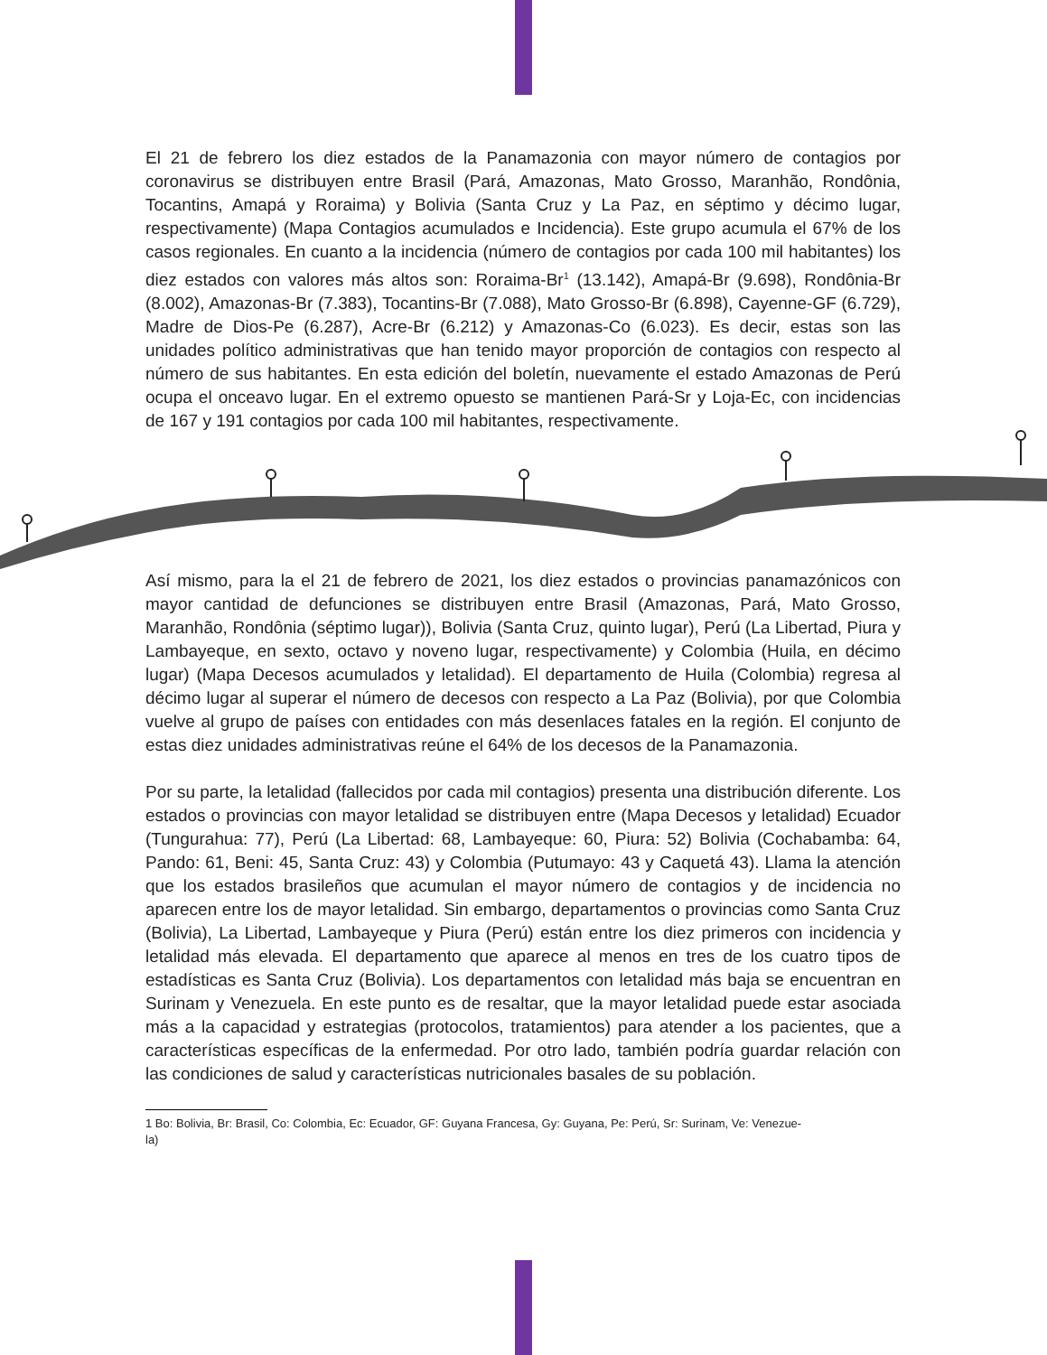El 21 de febrero los diez estados de la Panamazonia con mayor número de contagios por coronavirus se distribuyen entre Brasil (Pará, Amazonas, Mato Grosso, Maranhão, Rondônia, Tocantins, Amapá y Roraima) y Bolivia (Santa Cruz y La Paz, en séptimo y décimo lugar, respectivamente) (Mapa Contagios acumulados e Incidencia). Este grupo acumula el 67% de los casos regionales. En cuanto a la incidencia (número de contagios por cada 100 mil habitantes) los diez estados con valores más altos son: Roraima-Br<sup>1</sup> (13.142), Amapá-Br (9.698), Rondônia-Br (8.002), Amazonas-Br (7.383), Tocantins-Br (7.088), Mato Grosso-Br (6.898), Cayenne-GF (6.729), Madre de Dios-Pe (6.287), Acre-Br (6.212) y Amazonas-Co (6.023). Es decir, estas son las unidades político administrativas que han tenido mayor proporción de contagios con respecto al número de sus habitantes. En esta edición del boletín, nuevamente el estado Amazonas de Perú ocupa el onceavo lugar. En el extremo opuesto se mantienen Pará-Sr y Loja-Ec, con incidencias de 167 y 191 contagios por cada 100 mil habitantes, respectivamente.
Así mismo, para la el 21 de febrero de 2021, los diez estados o provincias panamazónicos con mayor cantidad de defunciones se distribuyen entre Brasil (Amazonas, Pará, Mato Grosso, Maranhão, Rondônia (séptimo lugar)), Bolivia (Santa Cruz, quinto lugar), Perú (La Libertad, Piura y Lambayeque, en sexto, octavo y noveno lugar, respectivamente) y Colombia (Huila, en décimo lugar) (Mapa Decesos acumulados y letalidad). El departamento de Huila (Colombia) regresa al décimo lugar al superar el número de decesos con respecto a La Paz (Bolivia), por que Colombia vuelve al grupo de países con entidades con más desenlaces fatales en la región. El conjunto de estas diez unidades administrativas reúne el 64% de los decesos de la Panamazonia.
Por su parte, la letalidad (fallecidos por cada mil contagios) presenta una distribución diferente. Los estados o provincias con mayor letalidad se distribuyen entre (Mapa Decesos y letalidad) Ecuador (Tungurahua: 77), Perú (La Libertad: 68, Lambayeque: 60, Piura: 52) Bolivia (Cochabamba: 64, Pando: 61, Beni: 45, Santa Cruz: 43) y Colombia (Putumayo: 43 y Caquetá 43). Llama la atención que los estados brasileños que acumulan el mayor número de contagios y de incidencia no aparecen entre los de mayor letalidad. Sin embargo, departamentos o provincias como Santa Cruz (Bolivia), La Libertad, Lambayeque y Piura (Perú) están entre los diez primeros con incidencia y letalidad más elevada. El departamento que aparece al menos en tres de los cuatro tipos de estadísticas es Santa Cruz (Bolivia). Los departamentos con letalidad más baja se encuentran en Surinam y Venezuela. En este punto es de resaltar, que la mayor letalidad puede estar asociada más a la capacidad y estrategias (protocolos, tratamientos) para atender a los pacientes, que a características específicas de la enfermedad. Por otro lado, también podría guardar relación con las condiciones de salud y características nutricionales basales de su población.
1 Bo: Bolivia, Br: Brasil, Co: Colombia, Ec: Ecuador, GF: Guyana Francesa, Gy: Guyana, Pe: Perú, Sr: Surinam, Ve: Venezue-
la)